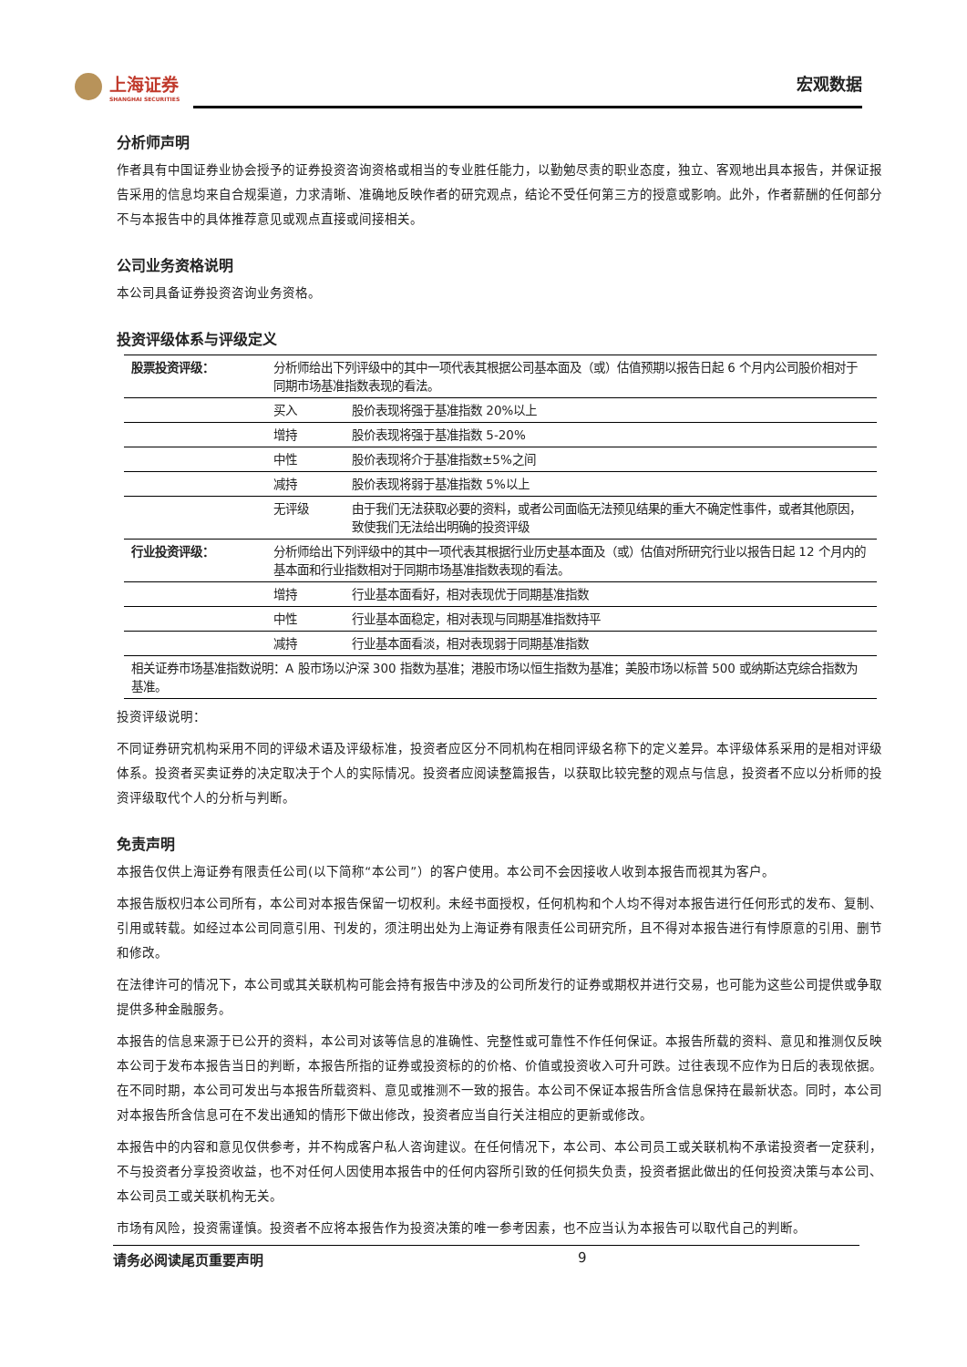上海证券
SHANGHAI SECURITIES
宏观数据
分析师声明
作者具有中国证券业协会授予的证券投资咨询资格或相当的专业胜任能力，以勤勉尽责的职业态度，独立、客观地出具本报告，并保证报告采用的信息均来自合规渠道，力求清晰、准确地反映作者的研究观点，结论不受任何第三方的授意或影响。此外，作者薪酬的任何部分不与本报告中的具体推荐意见或观点直接或间接相关。
公司业务资格说明
本公司具备证券投资咨询业务资格。
投资评级体系与评级定义
| 股票投资评级： | 分析师给出下列评级中的其中一项代表其根据公司基本面及（或）估值预期以报告日起 6 个月内公司股价相对于同期市场基准指数表现的看法。 | |
| | 买入 | 股价表现将强于基准指数 20%以上 |
| | 增持 | 股价表现将强于基准指数 5-20% |
| | 中性 | 股价表现将介于基准指数±5%之间 |
| | 减持 | 股价表现将弱于基准指数 5%以上 |
| | 无评级 | 由于我们无法获取必要的资料，或者公司面临无法预见结果的重大不确定性事件，或者其他原因，致使我们无法给出明确的投资评级 |
| 行业投资评级： | 分析师给出下列评级中的其中一项代表其根据行业历史基本面及（或）估值对所研究行业以报告日起 12 个月内的基本面和行业指数相对于同期市场基准指数表现的看法。 | |
| | 增持 | 行业基本面看好，相对表现优于同期基准指数 |
| | 中性 | 行业基本面稳定，相对表现与同期基准指数持平 |
| | 减持 | 行业基本面看淡，相对表现弱于同期基准指数 |
| 相关证券市场基准指数说明：A 股市场以沪深 300 指数为基准；港股市场以恒生指数为基准；美股市场以标普 500 或纳斯达克综合指数为基准。 | | |
投资评级说明：
不同证券研究机构采用不同的评级术语及评级标准，投资者应区分不同机构在相同评级名称下的定义差异。本评级体系采用的是相对评级体系。投资者买卖证券的决定取决于个人的实际情况。投资者应阅读整篇报告，以获取比较完整的观点与信息，投资者不应以分析师的投资评级取代个人的分析与判断。
免责声明
本报告仅供上海证券有限责任公司(以下简称“本公司”）的客户使用。本公司不会因接收人收到本报告而视其为客户。
本报告版权归本公司所有，本公司对本报告保留一切权利。未经书面授权，任何机构和个人均不得对本报告进行任何形式的发布、复制、引用或转载。如经过本公司同意引用、刊发的，须注明出处为上海证券有限责任公司研究所，且不得对本报告进行有悖原意的引用、删节和修改。
在法律许可的情况下，本公司或其关联机构可能会持有报告中涉及的公司所发行的证券或期权并进行交易，也可能为这些公司提供或争取提供多种金融服务。
本报告的信息来源于已公开的资料，本公司对该等信息的准确性、完整性或可靠性不作任何保证。本报告所载的资料、意见和推测仅反映本公司于发布本报告当日的判断，本报告所指的证券或投资标的的价格、价值或投资收入可升可跌。过往表现不应作为日后的表现依据。在不同时期，本公司可发出与本报告所载资料、意见或推测不一致的报告。本公司不保证本报告所含信息保持在最新状态。同时，本公司对本报告所含信息可在不发出通知的情形下做出修改，投资者应当自行关注相应的更新或修改。
本报告中的内容和意见仅供参考，并不构成客户私人咨询建议。在任何情况下，本公司、本公司员工或关联机构不承诺投资者一定获利，不与投资者分享投资收益，也不对任何人因使用本报告中的任何内容所引致的任何损失负责，投资者据此做出的任何投资决策与本公司、本公司员工或关联机构无关。
市场有风险，投资需谨慎。投资者不应将本报告作为投资决策的唯一参考因素，也不应当认为本报告可以取代自己的判断。
请务必阅读尾页重要声明 9